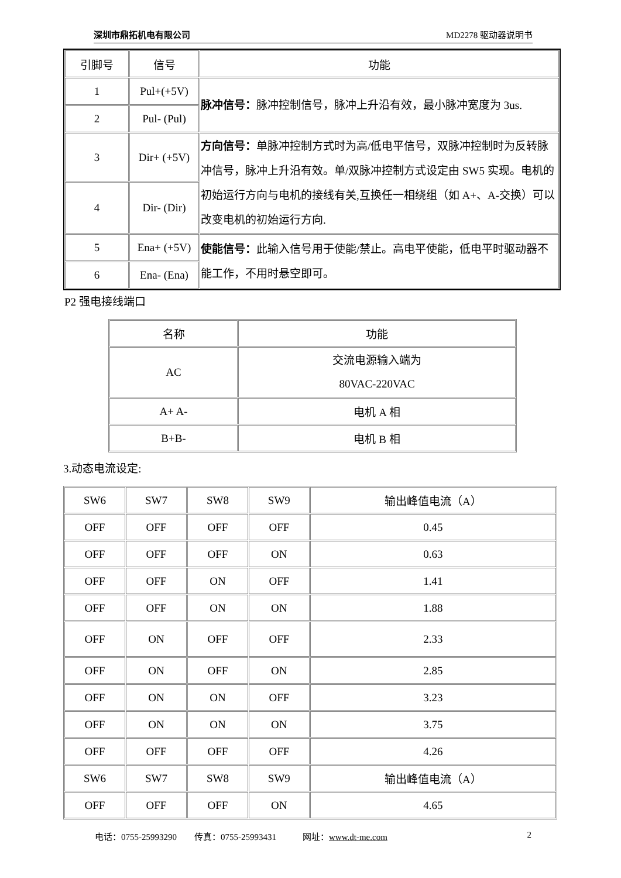深圳市鼎拓机电有限公司 MD2278 驱动器说明书
| 引脚号 | 信号 | 功能 |
| --- | --- | --- |
| 1 | Pul+(+5V) | 脉冲信号： 脉冲控制信号，脉冲上升沿有效，最小脉冲宽度为 3us. |
| 2 | Pul- (Pul) | |
| 3 | Dir+ (+5V) | 方向信号： 单脉冲控制方式时为高/低电平信号，双脉冲控制时为反转脉冲信号，脉冲上升沿有效。单/双脉冲控制方式设定由 SW5 实现。电机的初始运行方向与电机的接线有关,互换任一相绕组（如 A+、A-交换）可以改变电机的初始运行方向. |
| 4 | Dir- (Dir) | |
| 5 | Ena+ (+5V) | 使能信号： 此输入信号用于使能/禁止。高电平使能，低电平时驱动器不能工作，不用时悬空即可。 |
| 6 | Ena- (Ena) | |
P2 强电接线端口
| 名称 | 功能 |
| --- | --- |
| AC | 交流电源输入端为 80VAC-220VAC |
| A+ A- | 电机 A 相 |
| B+B- | 电机 B 相 |
3.动态电流设定:
| SW6 | SW7 | SW8 | SW9 | 输出峰值电流（A） |
| --- | --- | --- | --- | --- |
| OFF | OFF | OFF | OFF | 0.45 |
| OFF | OFF | OFF | ON | 0.63 |
| OFF | OFF | ON | OFF | 1.41 |
| OFF | OFF | ON | ON | 1.88 |
| OFF | ON | OFF | OFF | 2.33 |
| OFF | ON | OFF | ON | 2.85 |
| OFF | ON | ON | OFF | 3.23 |
| OFF | ON | ON | ON | 3.75 |
| OFF | OFF | OFF | OFF | 4.26 |
| SW6 | SW7 | SW8 | SW9 | 输出峰值电流（A） |
| OFF | OFF | OFF | ON | 4.65 |
电话：0755-25993290 传真：0755-25993431 网址：www.dt-me.com 2